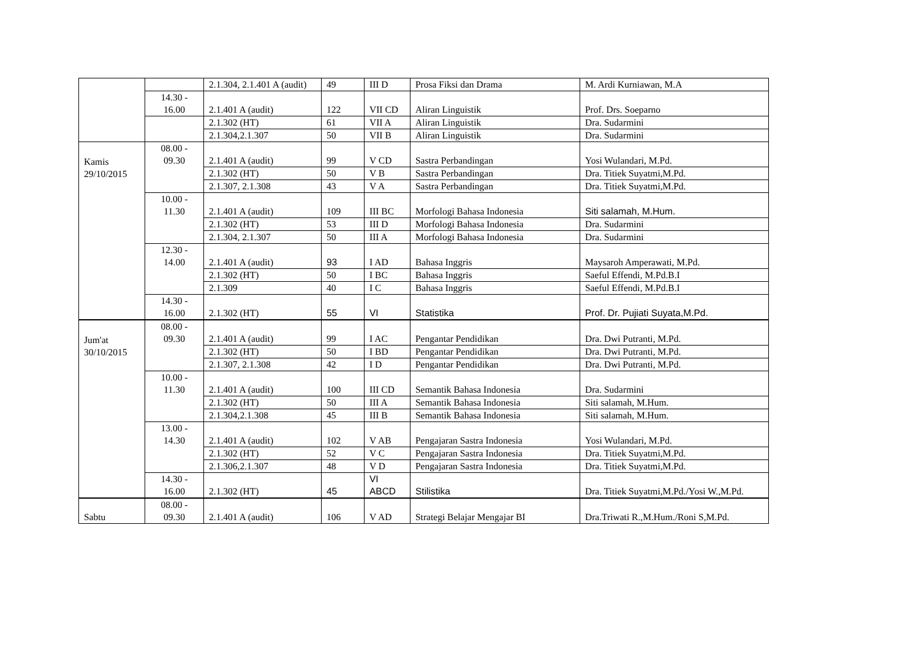| | | 2.1.304, 2.1.401 A (audit) | 49 | III D | Prosa Fiksi dan Drama | M. Ardi Kurniawan, M.A |
| | 14.30 - 16.00 | 2.1.401 A (audit) | 122 | VII CD | Aliran Linguistik | Prof. Drs. Soeparno |
| | | 2.1.302 (HT) | 61 | VII A | Aliran Linguistik | Dra. Sudarmini |
| | | 2.1.304,2.1.307 | 50 | VII B | Aliran Linguistik | Dra. Sudarmini |
| Kamis 29/10/2015 | 08.00 - 09.30 | 2.1.401 A (audit) | 99 | V CD | Sastra Perbandingan | Yosi Wulandari, M.Pd. |
| | | 2.1.302 (HT) | 50 | V B | Sastra Perbandingan | Dra. Titiek Suyatmi,M.Pd. |
| | | 2.1.307, 2.1.308 | 43 | V A | Sastra Perbandingan | Dra. Titiek Suyatmi,M.Pd. |
| | 10.00 - 11.30 | 2.1.401 A (audit) | 109 | III BC | Morfologi Bahasa Indonesia | Siti salamah, M.Hum. |
| | | 2.1.302 (HT) | 53 | III D | Morfologi Bahasa Indonesia | Dra. Sudarmini |
| | | 2.1.304, 2.1.307 | 50 | III A | Morfologi Bahasa Indonesia | Dra. Sudarmini |
| | 12.30 - 14.00 | 2.1.401 A (audit) | 93 | I AD | Bahasa Inggris | Maysaroh Amperawati, M.Pd. |
| | | 2.1.302 (HT) | 50 | I BC | Bahasa Inggris | Saeful Effendi, M.Pd.B.I |
| | | 2.1.309 | 40 | I C | Bahasa Inggris | Saeful Effendi, M.Pd.B.I |
| | 14.30 - 16.00 | 2.1.302 (HT) | 55 | VI | Statistika | Prof. Dr. Pujiati Suyata,M.Pd. |
| Jum'at 30/10/2015 | 08.00 - 09.30 | 2.1.401 A (audit) | 99 | I AC | Pengantar Pendidikan | Dra. Dwi Putranti, M.Pd. |
| | | 2.1.302 (HT) | 50 | I BD | Pengantar Pendidikan | Dra. Dwi Putranti, M.Pd. |
| | | 2.1.307, 2.1.308 | 42 | I D | Pengantar Pendidikan | Dra. Dwi Putranti, M.Pd. |
| | 10.00 - 11.30 | 2.1.401 A (audit) | 100 | III CD | Semantik Bahasa Indonesia | Dra. Sudarmini |
| | | 2.1.302 (HT) | 50 | III A | Semantik Bahasa Indonesia | Siti salamah, M.Hum. |
| | | 2.1.304,2.1.308 | 45 | III B | Semantik Bahasa Indonesia | Siti salamah, M.Hum. |
| | 13.00 - 14.30 | 2.1.401 A (audit) | 102 | V AB | Pengajaran Sastra Indonesia | Yosi Wulandari, M.Pd. |
| | | 2.1.302 (HT) | 52 | V C | Pengajaran Sastra Indonesia | Dra. Titiek Suyatmi,M.Pd. |
| | | 2.1.306,2.1.307 | 48 | V D | Pengajaran Sastra Indonesia | Dra. Titiek Suyatmi,M.Pd. |
| | 14.30 - 16.00 | 2.1.302 (HT) | 45 | VI ABCD | Stilistika | Dra. Titiek Suyatmi,M.Pd./Yosi W.,M.Pd. |
| Sabtu | 08.00 - 09.30 | 2.1.401 A (audit) | 106 | V AD | Strategi Belajar Mengajar BI | Dra.Triwati R.,M.Hum./Roni S,M.Pd. |